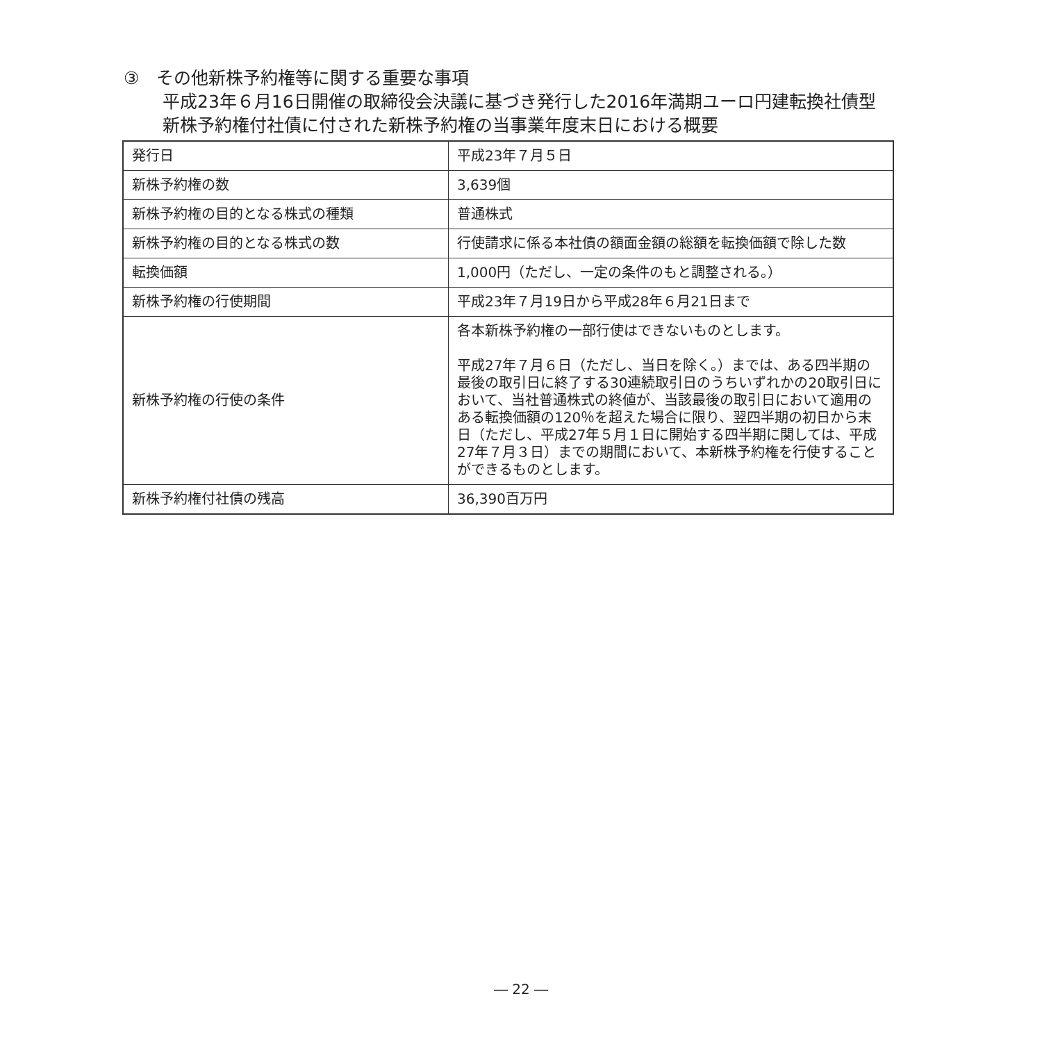③　その他新株予約権等に関する重要な事項
平成23年６月16日開催の取締役会決議に基づき発行した2016年満期ユーロ円建転換社債型
新株予約権付社債に付された新株予約権の当事業年度末日における概要
| 発行日 | 平成23年７月５日 |
| 新株予約権の数 | 3,639個 |
| 新株予約権の目的となる株式の種類 | 普通株式 |
| 新株予約権の目的となる株式の数 | 行使請求に係る本社債の額面金額の総額を転換価額で除した数 |
| 転換価額 | 1,000円（ただし、一定の条件のもと調整される。） |
| 新株予約権の行使期間 | 平成23年７月19日から平成28年６月21日まで |
| 新株予約権の行使の条件 | 各本新株予約権の一部行使はできないものとします。 平成27年７月６日（ただし、当日を除く。）までは、ある四半期の最後の取引日に終了する30連続取引日のうちいずれかの20取引日において、当社普通株式の終値が、当該最後の取引日において適用のある転換価額の120％を超えた場合に限り、翌四半期の初日から末日（ただし、平成27年５月１日に開始する四半期に関しては、平成27年７月３日）までの期間において、本新株予約権を行使することができるものとします。 |
| 新株予約権付社債の残高 | 36,390百万円 |
― 22 ―